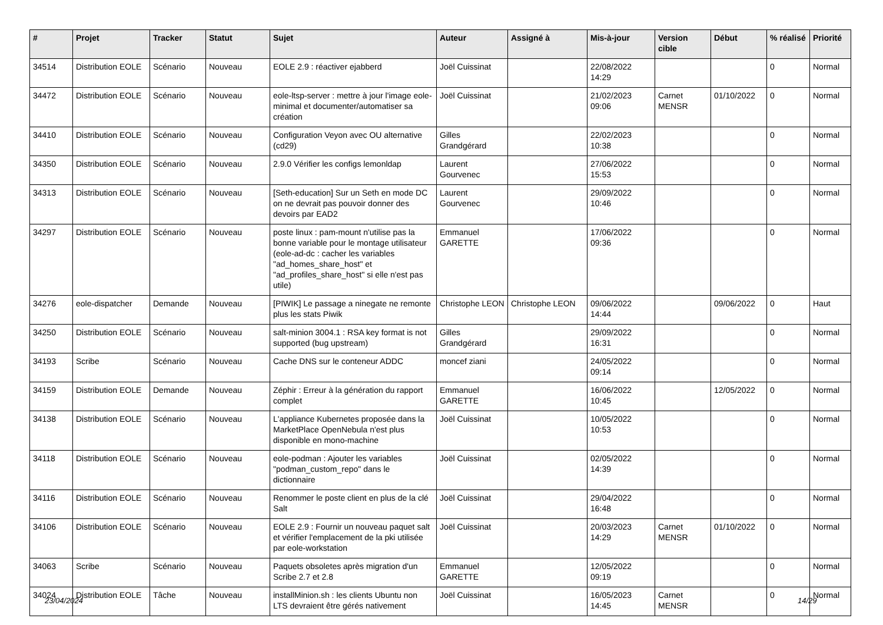| # | Projet | Tracker | Statut | Sujet | Auteur | Assigné à | Mis-à-jour | Version cible | Début | % réalisé | Priorité |
| --- | --- | --- | --- | --- | --- | --- | --- | --- | --- | --- | --- |
| 34514 | Distribution EOLE | Scénario | Nouveau | EOLE 2.9 : réactiver ejabberd | Joël Cuissinat | | 22/08/2022 14:29 | | | 0 | Normal |
| 34472 | Distribution EOLE | Scénario | Nouveau | eole-ltsp-server : mettre à jour l'image eole-minimal et documenter/automatiser sa création | Joël Cuissinat | | 21/02/2023 09:06 | Carnet MENSR | 01/10/2022 | 0 | Normal |
| 34410 | Distribution EOLE | Scénario | Nouveau | Configuration Veyon avec OU alternative (cd29) | Gilles Grandgérard | | 22/02/2023 10:38 | | | 0 | Normal |
| 34350 | Distribution EOLE | Scénario | Nouveau | 2.9.0 Vérifier les configs lemonldap | Laurent Gourvenec | | 27/06/2022 15:53 | | | 0 | Normal |
| 34313 | Distribution EOLE | Scénario | Nouveau | [Seth-education] Sur un Seth en mode DC on ne devrait pas pouvoir donner des devoirs par EAD2 | Laurent Gourvenec | | 29/09/2022 10:46 | | | 0 | Normal |
| 34297 | Distribution EOLE | Scénario | Nouveau | poste linux : pam-mount n'utilise pas la bonne variable pour le montage utilisateur (eole-ad-dc : cacher les variables "ad_homes_share_host" et "ad_profiles_share_host" si elle n'est pas utile) | Emmanuel GARETTE | | 17/06/2022 09:36 | | | 0 | Normal |
| 34276 | eole-dispatcher | Demande | Nouveau | [PIWIK] Le passage a ninegate ne remonte plus les stats Piwik | Christophe LEON | Christophe LEON | 09/06/2022 14:44 | | 09/06/2022 | 0 | Haut |
| 34250 | Distribution EOLE | Scénario | Nouveau | salt-minion 3004.1 : RSA key format is not supported (bug upstream) | Gilles Grandgérard | | 29/09/2022 16:31 | | | 0 | Normal |
| 34193 | Scribe | Scénario | Nouveau | Cache DNS sur le conteneur ADDC | moncef ziani | | 24/05/2022 09:14 | | | 0 | Normal |
| 34159 | Distribution EOLE | Demande | Nouveau | Zéphir : Erreur à la génération du rapport complet | Emmanuel GARETTE | | 16/06/2022 10:45 | | 12/05/2022 | 0 | Normal |
| 34138 | Distribution EOLE | Scénario | Nouveau | L'appliance Kubernetes proposée dans la MarketPlace OpenNebula n'est plus disponible en mono-machine | Joël Cuissinat | | 10/05/2022 10:53 | | | 0 | Normal |
| 34118 | Distribution EOLE | Scénario | Nouveau | eole-podman : Ajouter les variables "podman_custom_repo" dans le dictionnaire | Joël Cuissinat | | 02/05/2022 14:39 | | | 0 | Normal |
| 34116 | Distribution EOLE | Scénario | Nouveau | Renommer le poste client en plus de la clé Salt | Joël Cuissinat | | 29/04/2022 16:48 | | | 0 | Normal |
| 34106 | Distribution EOLE | Scénario | Nouveau | EOLE 2.9 : Fournir un nouveau paquet salt et vérifier l'emplacement de la pki utilisée par eole-workstation | Joël Cuissinat | | 20/03/2023 14:29 | Carnet MENSR | 01/10/2022 | 0 | Normal |
| 34063 | Scribe | Scénario | Nouveau | Paquets obsoletes après migration d'un Scribe 2.7 et 2.8 | Emmanuel GARETTE | | 12/05/2022 09:19 | | | 0 | Normal |
| 34024 | Distribution EOLE | Tâche | Nouveau | installMinion.sh : les clients Ubuntu non LTS devraient être gérés nativement | Joël Cuissinat | | 16/05/2023 14:45 | Carnet MENSR | | 0 | Normal |
23/04/2024 14/29